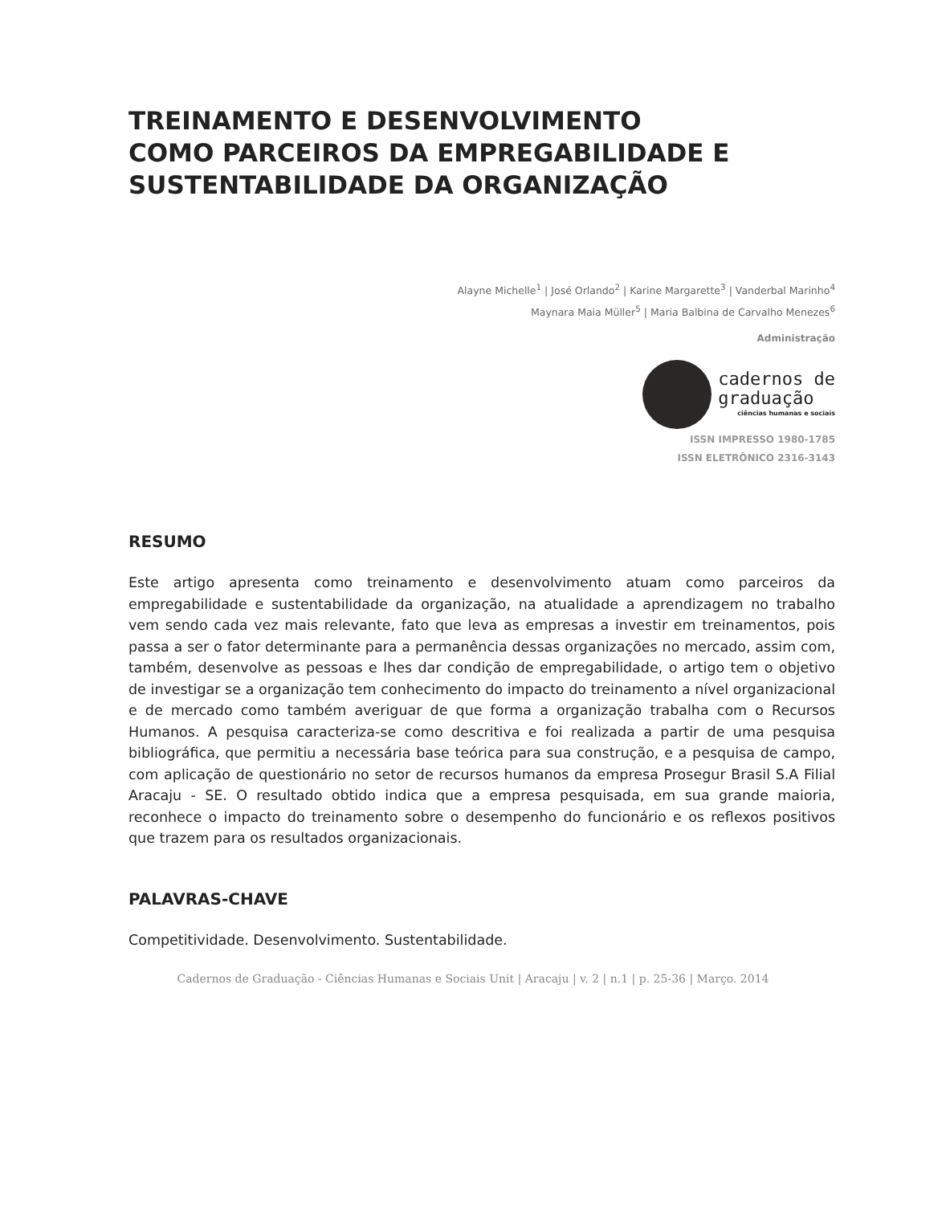TREINAMENTO E DESENVOLVIMENTO
COMO PARCEIROS DA EMPREGABILIDADE E
SUSTENTABILIDADE DA ORGANIZAÇÃO
Alayne Michelle<sup>1</sup> | José Orlando<sup>2</sup> | Karine Margarette<sup>3</sup> | Vanderbal Marinho<sup>4</sup>
Maynara Maia Müller<sup>5</sup> | Maria Balbina de Carvalho Menezes<sup>6</sup>
Administração
cadernos de
graduação
ciências humanas e sociais
ISSN IMPRESSO 1980-1785
ISSN ELETRÔNICO 2316-3143
RESUMO
Este artigo apresenta como treinamento e desenvolvimento atuam como parceiros da empregabilidade e sustentabilidade da organização, na atualidade a aprendizagem no trabalho vem sendo cada vez mais relevante, fato que leva as empresas a investir em treinamentos, pois passa a ser o fator determinante para a permanência dessas organizações no mercado, assim com, também, desenvolve as pessoas e lhes dar condição de empregabilidade, o artigo tem o objetivo de investigar se a organização tem conhecimento do impacto do treinamento a nível organizacional e de mercado como também averiguar de que forma a organização trabalha com o Recursos Humanos. A pesquisa caracteriza-se como descritiva e foi realizada a partir de uma pesquisa bibliográfica, que permitiu a necessária base teórica para sua construção, e a pesquisa de campo, com aplicação de questionário no setor de recursos humanos da empresa Prosegur Brasil S.A Filial Aracaju - SE. O resultado obtido indica que a empresa pesquisada, em sua grande maioria, reconhece o impacto do treinamento sobre o desempenho do funcionário e os reflexos positivos que trazem para os resultados organizacionais.
PALAVRAS-CHAVE
Competitividade. Desenvolvimento. Sustentabilidade.
Cadernos de Graduação - Ciências Humanas e Sociais Unit | Aracaju | v. 2 | n.1 | p. 25-36 | Março. 2014